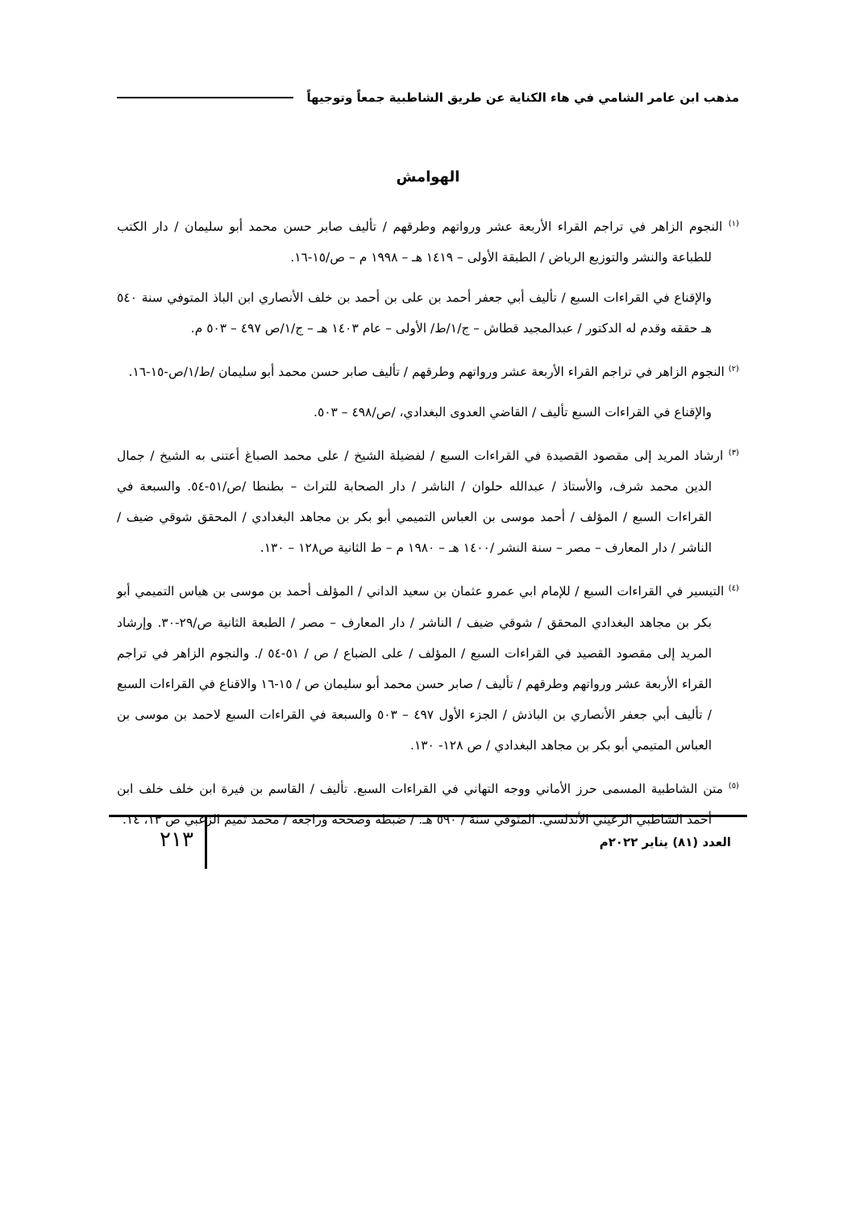مذهب ابن عامر الشامي في هاء الكناية عن طريق الشاطبية جمعاً وتوجيهاً
الهوامش
<sup>(١)</sup> النجوم الزاهر في تراجم القراء الأربعة عشر ورواتهم وطرقهم / تأليف صابر حسن محمد أبو سليمان / دار الكتب للطباعة والنشر والتوزيع الرياض / الطبقة الأولى – ١٤١٩ هـ – ١٩٩٨ م – ص/١٥-١٦.
والإقناع في القراءات السبع / تأليف أبي جعفر أحمد بن على بن أحمد بن خلف الأنصاري ابن الباذ المتوفي سنة ٥٤٠ هـ حققه وقدم له الدكتور / عبدالمجيد قطاش – ج/١/ط/ الأولى – عام ١٤٠٣ هـ – ج/١/ص ٤٩٧ – ٥٠٣ م.
<sup>(٢)</sup> النجوم الزاهر في تراجم القراء الأربعة عشر ورواتهم وطرقهم / تأليف صابر حسن محمد أبو سليمان /ط/١/ص-١٥-١٦.
والإقناع في القراءات السبع تأليف / القاضي العدوى البغدادي، /ص/٤٩٨ – ٥٠٣.
<sup>(٣)</sup> ارشاد المريد إلى مقصود القصيدة في القراءات السبع / لفضيلة الشيخ / على محمد الصباغ أعتنى به الشيخ / جمال الدين محمد شرف، والأستاذ / عبدالله حلوان / الناشر / دار الصحابة للتراث – بطنطا /ص/٥١-٥٤. والسبعة في القراءات السبع / المؤلف / أحمد موسى بن العباس التميمي أبو بكر بن مجاهد البغدادي / المحقق شوقي ضيف / الناشر / دار المعارف – مصر – سنة النشر /١٤٠٠ هـ – ١٩٨٠ م – ط الثانية ص١٢٨ – ١٣٠.
<sup>(٤)</sup> التيسير في القراءات السبع / للإمام ابي عمرو عثمان بن سعيد الداني / المؤلف أحمد بن موسى بن هياس التميمي أبو بكر بن مجاهد البغدادي المحقق / شوقي ضيف / الناشر / دار المعارف – مصر / الطبعة الثانية ص/٢٩-٣٠. وإرشاد المريد إلى مقصود القصيد في القراءات السبع / المؤلف / على الضباع / ص / ٥١-٥٤ /. والنجوم الزاهر في تراجم القراء الأربعة عشر ورواتهم وطرقهم / تأليف / صابر حسن محمد أبو سليمان ص / ١٥-١٦ والاقناع في القراءات السبع / تأليف أبي جعفر الأنصاري بن الباذش / الجزء الأول ٤٩٧ – ٥٠٣ والسبعة في القراءات السبع لاحمد بن موسى بن العباس المتيمي أبو بكر بن مجاهد البغدادي / ص ١٢٨- ١٣٠.
<sup>(٥)</sup> متن الشاطبية المسمى حرز الأماني ووجه التهاني في القراءات السبع. تأليف / القاسم بن فيرة ابن خلف خلف ابن أحمد الشاطبي الرعيني الأندلسي. المتوفي سنة / ٥٩٠ هـ. / ضبطه وصححه وراجعه / محمد تميم الزعبي ص ١٣، ١٤.
العدد (٨١) يناير ٢٠٢٢م
٢١٣